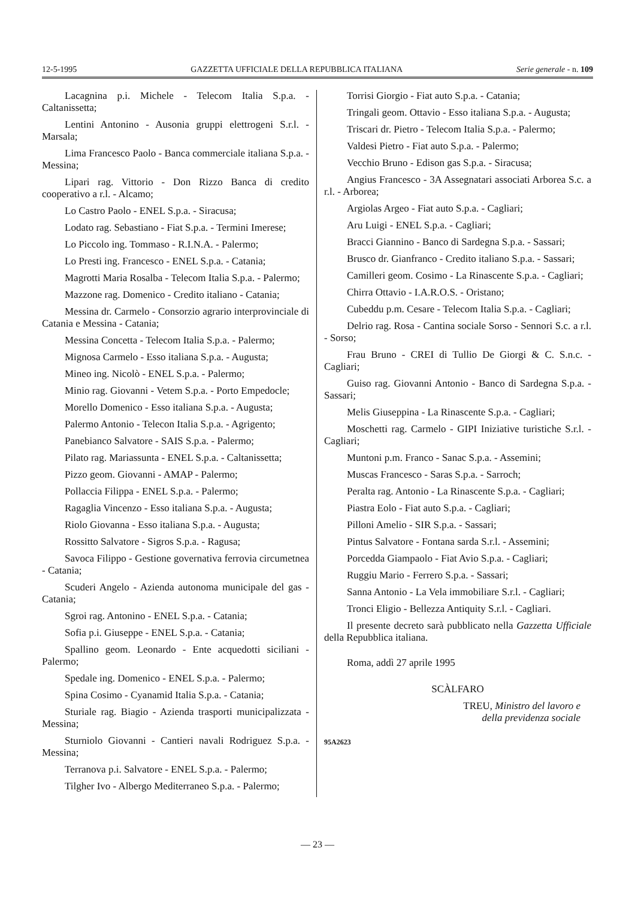12-5-1995 GAZZETTA UFFICIALE DELLA REPUBBLICA ITALIANA Serie generale - n. 109
Lacagnina p.i. Michele - Telecom Italia S.p.a. - Caltanissetta;
Lentini Antonino - Ausonia gruppi elettrogeni S.r.l. - Marsala;
Lima Francesco Paolo - Banca commerciale italiana S.p.a. - Messina;
Lipari rag. Vittorio - Don Rizzo Banca di credito cooperativo a r.l. - Alcamo;
Lo Castro Paolo - ENEL S.p.a. - Siracusa;
Lodato rag. Sebastiano - Fiat S.p.a. - Termini Imerese;
Lo Piccolo ing. Tommaso - R.I.N.A. - Palermo;
Lo Presti ing. Francesco - ENEL S.p.a. - Catania;
Magrotti Maria Rosalba - Telecom Italia S.p.a. - Palermo;
Mazzone rag. Domenico - Credito italiano - Catania;
Messina dr. Carmelo - Consorzio agrario interprovinciale di Catania e Messina - Catania;
Messina Concetta - Telecom Italia S.p.a. - Palermo;
Mignosa Carmelo - Esso italiana S.p.a. - Augusta;
Mineo ing. Nicolò - ENEL S.p.a. - Palermo;
Minio rag. Giovanni - Vetem S.p.a. - Porto Empedocle;
Morello Domenico - Esso italiana S.p.a. - Augusta;
Palermo Antonio - Telecon Italia S.p.a. - Agrigento;
Panebianco Salvatore - SAIS S.p.a. - Palermo;
Pilato rag. Mariassunta - ENEL S.p.a. - Caltanissetta;
Pizzo geom. Giovanni - AMAP - Palermo;
Pollaccia Filippa - ENEL S.p.a. - Palermo;
Ragaglia Vincenzo - Esso italiana S.p.a. - Augusta;
Riolo Giovanna - Esso italiana S.p.a. - Augusta;
Rossitto Salvatore - Sigros S.p.a. - Ragusa;
Savoca Filippo - Gestione governativa ferrovia circumetnea - Catania;
Scuderi Angelo - Azienda autonoma municipale del gas - Catania;
Sgroi rag. Antonino - ENEL S.p.a. - Catania;
Sofia p.i. Giuseppe - ENEL S.p.a. - Catania;
Spallino geom. Leonardo - Ente acquedotti siciliani - Palermo;
Spedale ing. Domenico - ENEL S.p.a. - Palermo;
Spina Cosimo - Cyanamid Italia S.p.a. - Catania;
Sturiale rag. Biagio - Azienda trasporti municipalizzata - Messina;
Sturniolo Giovanni - Cantieri navali Rodriguez S.p.a. - Messina;
Terranova p.i. Salvatore - ENEL S.p.a. - Palermo;
Tilgher Ivo - Albergo Mediterraneo S.p.a. - Palermo;
Torrisi Giorgio - Fiat auto S.p.a. - Catania;
Tringali geom. Ottavio - Esso italiana S.p.a. - Augusta;
Triscari dr. Pietro - Telecom Italia S.p.a. - Palermo;
Valdesi Pietro - Fiat auto S.p.a. - Palermo;
Vecchio Bruno - Edison gas S.p.a. - Siracusa;
Angius Francesco - 3A Assegnatari associati Arborea S.c. a r.l. - Arborea;
Argiolas Argeo - Fiat auto S.p.a. - Cagliari;
Aru Luigi - ENEL S.p.a. - Cagliari;
Bracci Giannino - Banco di Sardegna S.p.a. - Sassari;
Brusco dr. Gianfranco - Credito italiano S.p.a. - Sassari;
Camilleri geom. Cosimo - La Rinascente S.p.a. - Cagliari;
Chirra Ottavio - I.A.R.O.S. - Oristano;
Cubeddu p.m. Cesare - Telecom Italia S.p.a. - Cagliari;
Delrio rag. Rosa - Cantina sociale Sorso - Sennori S.c. a r.l. - Sorso;
Frau Bruno - CREI di Tullio De Giorgi & C. S.n.c. - Cagliari;
Guiso rag. Giovanni Antonio - Banco di Sardegna S.p.a. - Sassari;
Melis Giuseppina - La Rinascente S.p.a. - Cagliari;
Moschetti rag. Carmelo - GIPI Iniziative turistiche S.r.l. - Cagliari;
Muntoni p.m. Franco - Sanac S.p.a. - Assemini;
Muscas Francesco - Saras S.p.a. - Sarroch;
Peralta rag. Antonio - La Rinascente S.p.a. - Cagliari;
Piastra Eolo - Fiat auto S.p.a. - Cagliari;
Pilloni Amelio - SIR S.p.a. - Sassari;
Pintus Salvatore - Fontana sarda S.r.l. - Assemini;
Porcedda Giampaolo - Fiat Avio S.p.a. - Cagliari;
Ruggiu Mario - Ferrero S.p.a. - Sassari;
Sanna Antonio - La Vela immobiliare S.r.l. - Cagliari;
Tronci Eligio - Bellezza Antiquity S.r.l. - Cagliari.
Il presente decreto sarà pubblicato nella Gazzetta Ufficiale della Repubblica italiana.
Roma, addì 27 aprile 1995
SCÀLFARO
TREU, Ministro del lavoro e
della previdenza sociale
95A2623
— 23 —